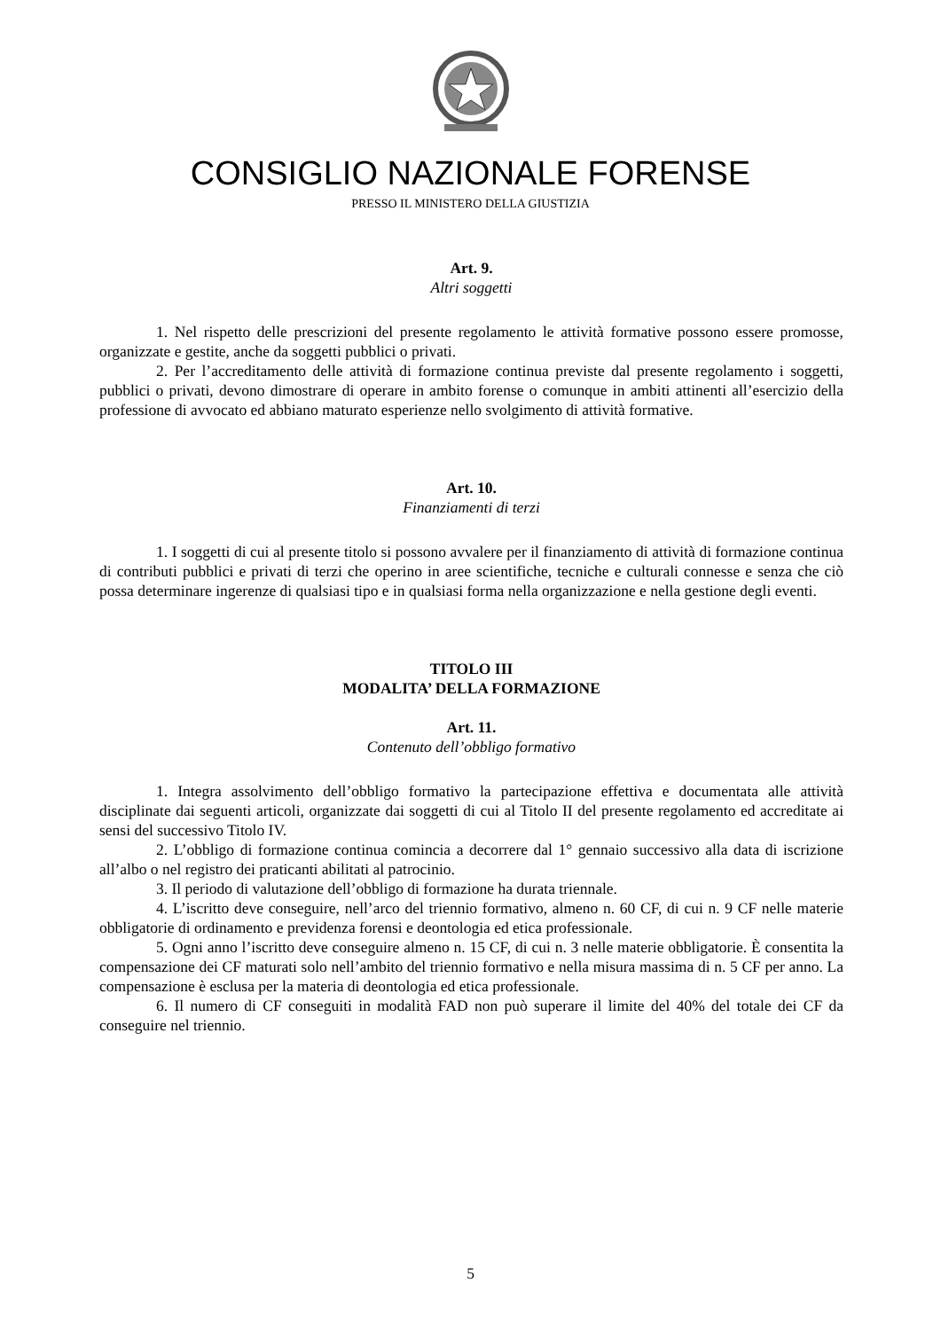CONSIGLIO NAZIONALE FORENSE
PRESSO IL MINISTERO DELLA GIUSTIZIA
Art. 9.
Altri soggetti
1. Nel rispetto delle prescrizioni del presente regolamento le attività formative possono essere promosse, organizzate e gestite, anche da soggetti pubblici o privati.
2. Per l’accreditamento delle attività di formazione continua previste dal presente regolamento i soggetti, pubblici o privati, devono dimostrare di operare in ambito forense o comunque in ambiti attinenti all’esercizio della professione di avvocato ed abbiano maturato esperienze nello svolgimento di attività formative.
Art. 10.
Finanziamenti di terzi
1. I soggetti di cui al presente titolo si possono avvalere per il finanziamento di attività di formazione continua di contributi pubblici e privati di terzi che operino in aree scientifiche, tecniche e culturali connesse e senza che ciò possa determinare ingerenze di qualsiasi tipo e in qualsiasi forma nella organizzazione e nella gestione degli eventi.
TITOLO III
MODALITA’ DELLA FORMAZIONE
Art. 11.
Contenuto dell’obbligo formativo
1. Integra assolvimento dell’obbligo formativo la partecipazione effettiva e documentata alle attività disciplinate dai seguenti articoli, organizzate dai soggetti di cui al Titolo II del presente regolamento ed accreditate ai sensi del successivo Titolo IV.
2. L’obbligo di formazione continua comincia a decorrere dal 1° gennaio successivo alla data di iscrizione all’albo o nel registro dei praticanti abilitati al patrocinio.
3. Il periodo di valutazione dell’obbligo di formazione ha durata triennale.
4. L’iscritto deve conseguire, nell’arco del triennio formativo, almeno n. 60 CF, di cui n. 9 CF nelle materie obbligatorie di ordinamento e previdenza forensi e deontologia ed etica professionale.
5. Ogni anno l’iscritto deve conseguire almeno n. 15 CF, di cui n. 3 nelle materie obbligatorie. È consentita la compensazione dei CF maturati solo nell’ambito del triennio formativo e nella misura massima di n. 5 CF per anno. La compensazione è esclusa per la materia di deontologia ed etica professionale.
6. Il numero di CF conseguiti in modalità FAD non può superare il limite del 40% del totale dei CF da conseguire nel triennio.
5